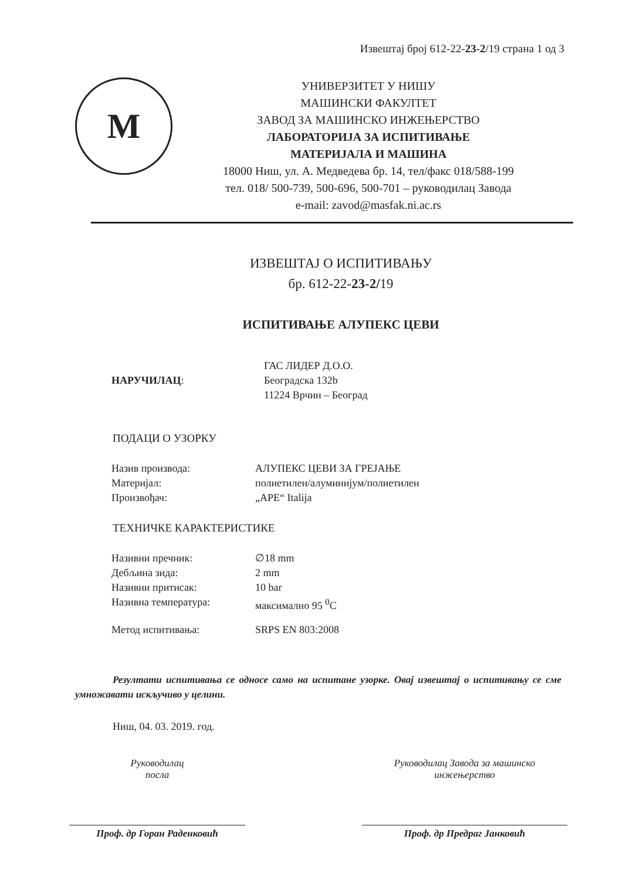Извештај број 612-22-23-2/19 страна 1 од 3
M
УНИВЕРЗИТЕТ У НИШУ
МАШИНСКИ ФАКУЛТЕТ
ЗАВОД ЗА МАШИНСКО ИНЖЕЊЕРСТВО
ЛАБОРАТОРИЈА ЗА ИСПИТИВАЊЕ
МАТЕРИЈАЛА И МАШИНА
18000 Ниш, ул. А. Медведева бр. 14, тел/факс 018/588-199
тел. 018/ 500-739, 500-696, 500-701 – руководилац Завода
e-mail: zavod@masfak.ni.ac.rs
ИЗВЕШТАЈ О ИСПИТИВАЊУ
бр. 612-22-23-2/19
ИСПИТИВАЊЕ АЛУПЕКС ЦЕВИ
НАРУЧИЛАЦ:
ГАС ЛИДЕР Д.О.О.
Београдска 132b
11224 Врчин – Београд
ПОДАЦИ О УЗОРКУ
Назив производа:
Материјал:
Произвођач:
АЛУПЕКС ЦЕВИ ЗА ГРЕЈАЊЕ
полиетилен/алуминијум/полиетилен
„APE“ Italija
ТЕХНИЧКЕ КАРАКТЕРИСТИКЕ
Називни пречник:
Дебљина зида:
Називни притисак:
Називна температура:
∅18 mm
2 mm
10 bar
максимално 95 <sup>0</sup>C
Метод испитивања: SRPS EN 803:2008
Резултати испитивања се односе само на испитане узорке. Овај извештај о испитивању се сме умножавати искључиво у целини.
Ниш, 04. 03. 2019. год.
Руководилац
посла
Проф. др Горан Раденковић
Руководилац Завода за машинско
инжењерство
Проф. др Предраг Јанковић